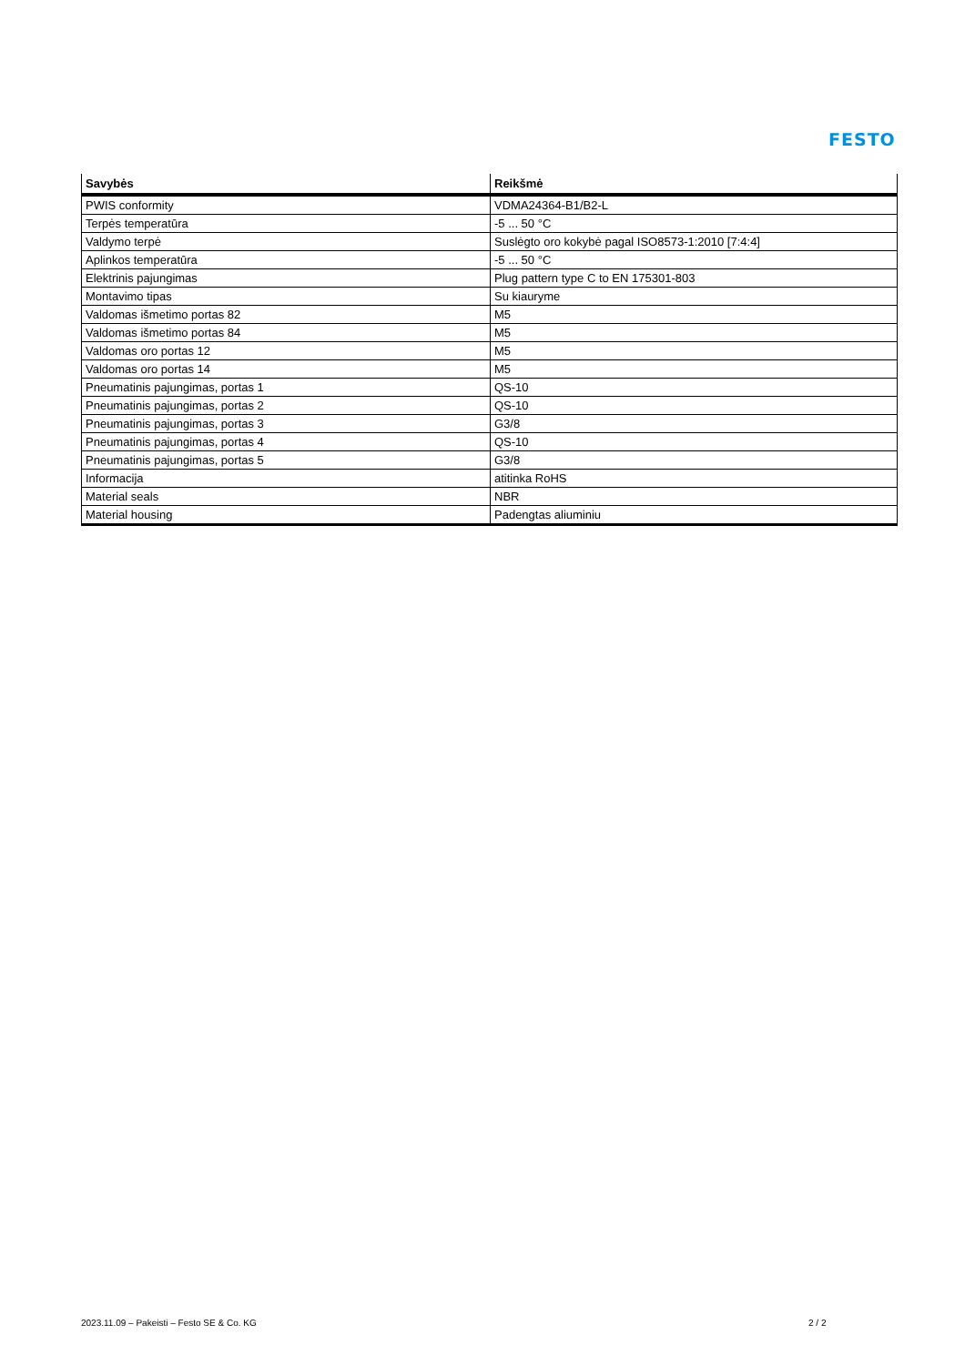FESTO
| Savybės | Reikšmė |
| --- | --- |
| PWIS conformity | VDMA24364-B1/B2-L |
| Terpės temperatūra | -5 ... 50 °C |
| Valdymo terpė | Suslėgto oro kokybė pagal ISO8573-1:2010 [7:4:4] |
| Aplinkos temperatūra | -5 ... 50 °C |
| Elektrinis pajungimas | Plug pattern type C to EN 175301-803 |
| Montavimo tipas | Su kiauryme |
| Valdomas išmetimo portas 82 | M5 |
| Valdomas išmetimo portas 84 | M5 |
| Valdomas oro portas 12 | M5 |
| Valdomas oro portas 14 | M5 |
| Pneumatinis pajungimas, portas 1 | QS-10 |
| Pneumatinis pajungimas, portas 2 | QS-10 |
| Pneumatinis pajungimas, portas 3 | G3/8 |
| Pneumatinis pajungimas, portas 4 | QS-10 |
| Pneumatinis pajungimas, portas 5 | G3/8 |
| Informacija | atitinka RoHS |
| Material seals | NBR |
| Material housing | Padengtas aliuminiu |
2023.11.09 – Pakeisti – Festo SE & Co. KG
2 / 2